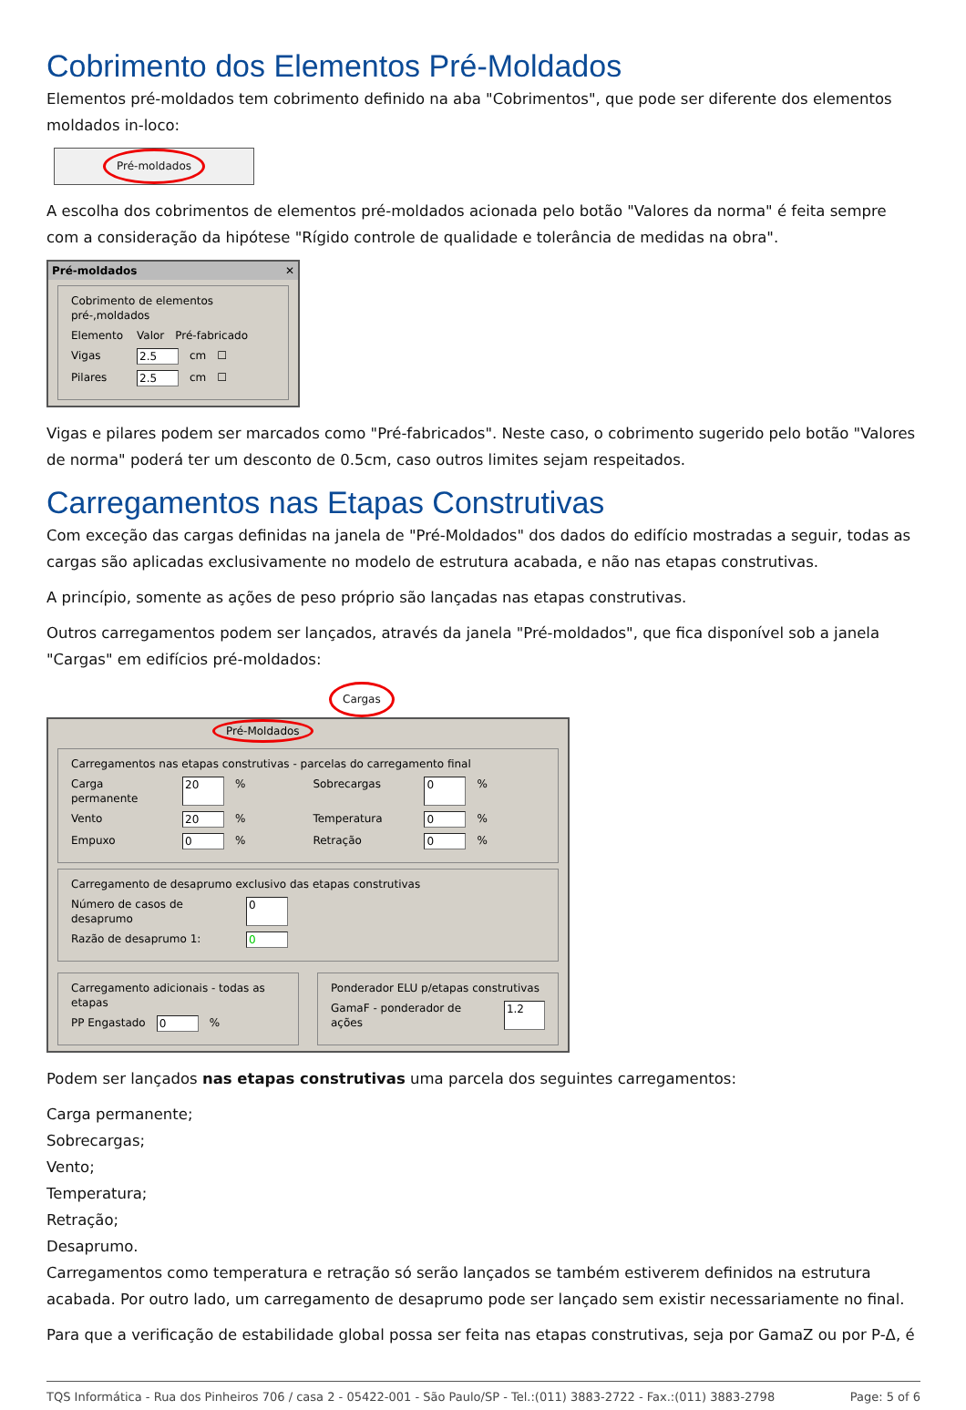Cobrimento dos Elementos Pré-Moldados
Elementos pré-moldados tem cobrimento definido na aba "Cobrimentos", que pode ser diferente dos elementos moldados in-loco:
Pré-moldados
A escolha dos cobrimentos de elementos pré-moldados acionada pelo botão "Valores da norma" é feita sempre com a consideração da hipótese "Rígido controle de qualidade e tolerância de medidas na obra".
Pré-moldados ✕
Cobrimento de elementos pré-,moldados
Elemento Valor Pré-fabricado
Vigas 2.5 cm ☐
Pilares 2.5 cm ☐
Vigas e pilares podem ser marcados como "Pré-fabricados". Neste caso, o cobrimento sugerido pelo botão "Valores de norma" poderá ter um desconto de 0.5cm, caso outros limites sejam respeitados.
Carregamentos nas Etapas Construtivas
Com exceção das cargas definidas na janela de "Pré-Moldados" dos dados do edifício mostradas a seguir, todas as cargas são aplicadas exclusivamente no modelo de estrutura acabada, e não nas etapas construtivas.
A princípio, somente as ações de peso próprio são lançadas nas etapas construtivas.
Outros carregamentos podem ser lançados, através da janela "Pré-moldados", que fica disponível sob a janela "Cargas" em edifícios pré-moldados:
Cargas
Pré-Moldados
Carregamentos nas etapas construtivas - parcelas do carregamento final
Carga permanente 20% Sobrecargas 0%
Vento 20% Temperatura 0%
Empuxo 0% Retração 0%
Carregamento de desaprumo exclusivo das etapas construtivas
Número de casos de desaprumo 0
Razão de desaprumo 1: 0
Carregamento adicionais - todas as etapas
PP Engastado 0%
Ponderador ELU p/etapas construtivas
GamaF - ponderador de ações 1.2
Podem ser lançados nas etapas construtivas uma parcela dos seguintes carregamentos:
Carga permanente;
Sobrecargas;
Vento;
Temperatura;
Retração;
Desaprumo.
Carregamentos como temperatura e retração só serão lançados se também estiverem definidos na estrutura acabada. Por outro lado, um carregamento de desaprumo pode ser lançado sem existir necessariamente no final.
Para que a verificação de estabilidade global possa ser feita nas etapas construtivas, seja por GamaZ ou por P-Δ, é
TQS Informática - Rua dos Pinheiros 706 / casa 2 - 05422-001 - São Paulo/SP - Tel.:(011) 3883-2722 - Fax.:(011) 3883-2798 Page: 5 of 6